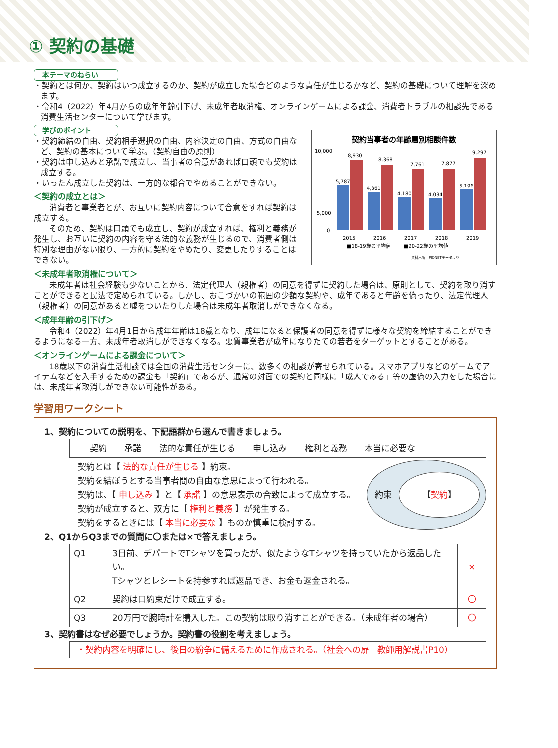① 契約の基礎
本テーマのねらい
・契約とは何か、契約はいつ成立するのか、契約が成立した場合どのような責任が生じるかなど、契約の基礎について理解を深めます。
・令和4（2022）年4月からの成年年齢引下げ、未成年者取消権、オンラインゲームによる課金、消費者トラブルの相談先である消費生活センターについて学びます。
学びのポイント
・契約締結の自由、契約相手選択の自由、内容決定の自由、方式の自由など、契約の基本について学ぶ。（契約自由の原則）
・契約は申し込みと承諾で成立し、当事者の合意があれば口頭でも契約は成立する。
・いったん成立した契約は、一方的な都合でやめることができない。
＜契約の成立とは＞
消費者と事業者とが、お互いに契約内容について合意をすれば契約は成立する。
そのため、契約は口頭でも成立し、契約が成立すれば、権利と義務が発生し、お互いに契約の内容を守る法的な義務が生じるので、消費者側は特別な理由がない限り、一方的に契約をやめたり、変更したりすることはできない。
契約当事者の年齢層別相談件数
10,000
5,000
0
5,787
8,930
4,861
8,368
4,180
7,761
4,034
7,877
5,196
9,297
2015
2016
2017
2018
2019
■18-19歳の平均値
■20-22歳の平均値
資料出所：PIONETデータより
＜未成年者取消権について＞
未成年者は社会経験も少ないことから、法定代理人（親権者）の同意を得ずに契約した場合は、原則として、契約を取り消すことができると民法で定められている。しかし、おこづかいの範囲の少額な契約や、成年であると年齢を偽ったり、法定代理人（親権者）の同意があると嘘をついたりした場合は未成年者取消しができなくなる。
＜成年年齢の引下げ＞
令和4（2022）年4月1日から成年年齢は18歳となり、成年になると保護者の同意を得ずに様々な契約を締結することができるようになる一方、未成年者取消しができなくなる。悪質事業者が成年になりたての若者をターゲットとすることがある。
＜オンラインゲームによる課金について＞
18歳以下の消費生活相談では全国の消費生活センターに、数多くの相談が寄せられている。スマホアプリなどのゲームでアイテムなどを入手するための課金も「契約」であるが、通常の対面での契約と同様に「成人である」等の虚偽の入力をした場合には、未成年者取消しができない可能性がある。
学習用ワークシート
1、契約についての説明を、下記語群から選んで書きましょう。
契約 承諾 法的な責任が生じる 申し込み 権利と義務 本当に必要な
　契約とは【 法的な責任が生じる 】約束。
　契約を結ぼうとする当事者間の自由な意思によって行われる。
　契約は、【 申し込み 】と【 承諾 】の意思表示の合致によって成立する。
　契約が成立すると、双方に【 権利と義務 】が発生する。
　契約をするときには【 本当に必要な 】ものか慎重に検討する。
約束 【 契約 】
2、Q1からQ3までの質問に〇または×で答えましょう。
| Q1 | 3日前、デパートでTシャツを買ったが、似たようなTシャツを持っていたから返品したい。 Tシャツとレシートを持参すれば返品でき、お金も返金される。 | × |
| Q2 | 契約は口約束だけで成立する。 | 〇 |
| Q3 | 20万円で腕時計を購入した。この契約は取り消すことができる。（未成年者の場合） | 〇 |
3、契約書はなぜ必要でしょうか。契約書の役割を考えましょう。
・契約内容を明確にし、後日の紛争に備えるために作成される。（社会への扉　教師用解説書P10）